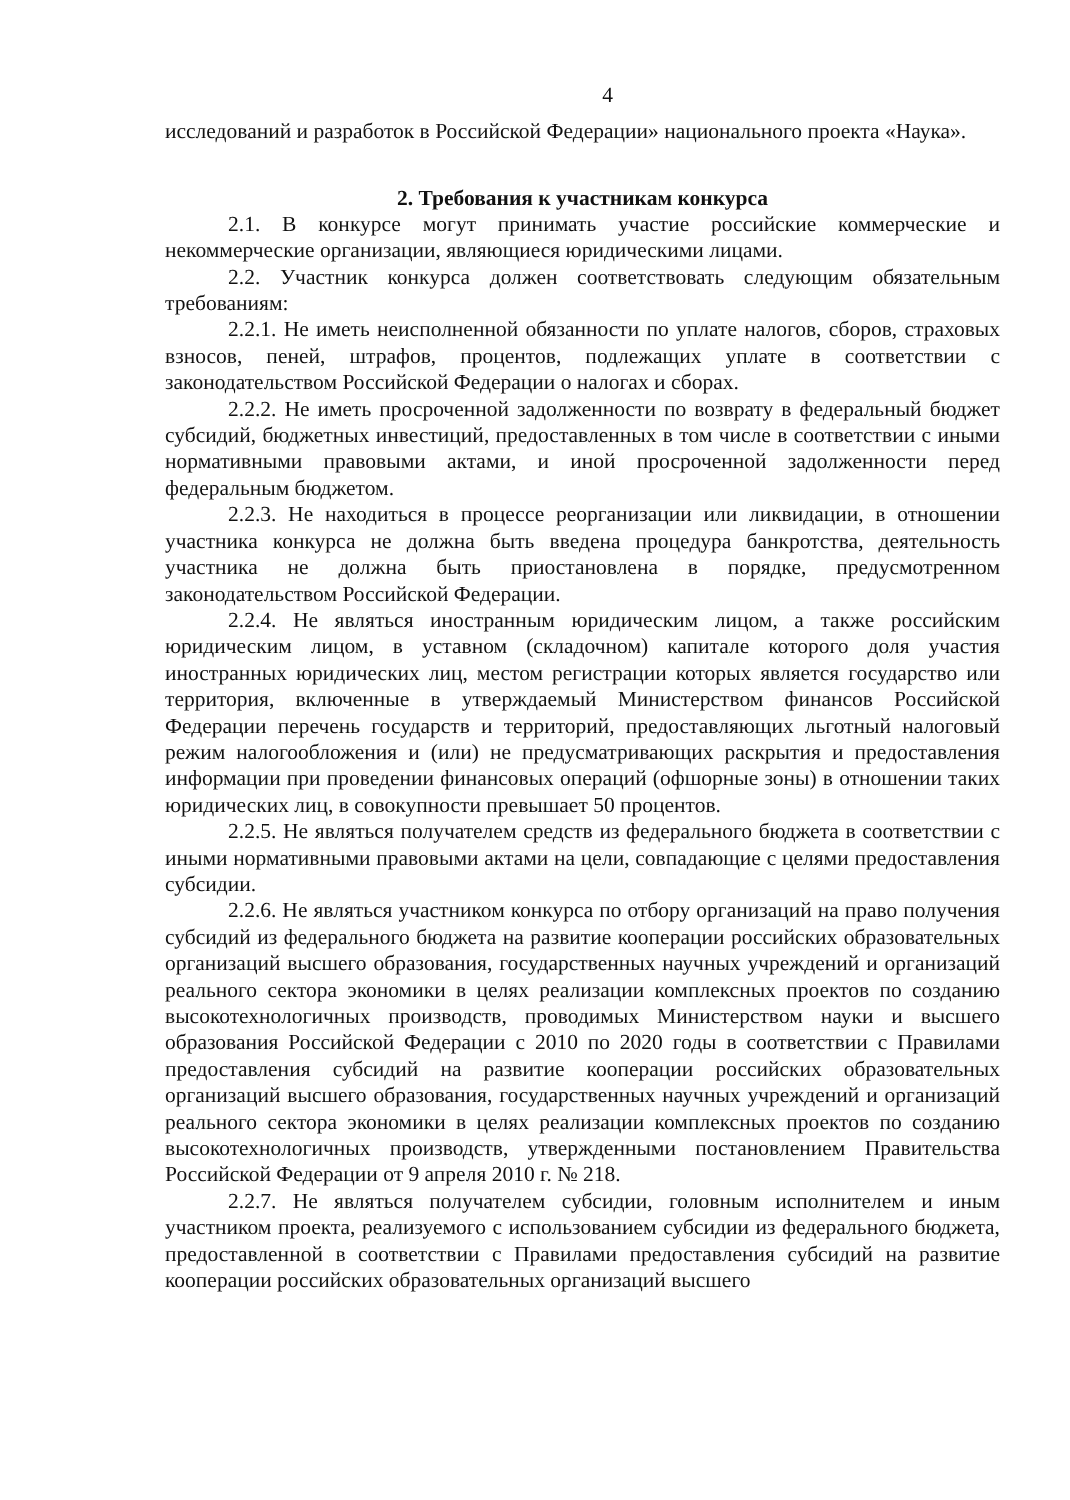4
исследований и разработок в Российской Федерации» национального проекта «Наука».
2. Требования к участникам конкурса
2.1. В конкурсе могут принимать участие российские коммерческие и некоммерческие организации, являющиеся юридическими лицами.
2.2. Участник конкурса должен соответствовать следующим обязательным требованиям:
2.2.1. Не иметь неисполненной обязанности по уплате налогов, сборов, страховых взносов, пеней, штрафов, процентов, подлежащих уплате в соответствии с законодательством Российской Федерации о налогах и сборах.
2.2.2. Не иметь просроченной задолженности по возврату в федеральный бюджет субсидий, бюджетных инвестиций, предоставленных в том числе в соответствии с иными нормативными правовыми актами, и иной просроченной задолженности перед федеральным бюджетом.
2.2.3. Не находиться в процессе реорганизации или ликвидации, в отношении участника конкурса не должна быть введена процедура банкротства, деятельность участника не должна быть приостановлена в порядке, предусмотренном законодательством Российской Федерации.
2.2.4. Не являться иностранным юридическим лицом, а также российским юридическим лицом, в уставном (складочном) капитале которого доля участия иностранных юридических лиц, местом регистрации которых является государство или территория, включенные в утверждаемый Министерством финансов Российской Федерации перечень государств и территорий, предоставляющих льготный налоговый режим налогообложения и (или) не предусматривающих раскрытия и предоставления информации при проведении финансовых операций (офшорные зоны) в отношении таких юридических лиц, в совокупности превышает 50 процентов.
2.2.5. Не являться получателем средств из федерального бюджета в соответствии с иными нормативными правовыми актами на цели, совпадающие с целями предоставления субсидии.
2.2.6. Не являться участником конкурса по отбору организаций на право получения субсидий из федерального бюджета на развитие кооперации российских образовательных организаций высшего образования, государственных научных учреждений и организаций реального сектора экономики в целях реализации комплексных проектов по созданию высокотехнологичных производств, проводимых Министерством науки и высшего образования Российской Федерации с 2010 по 2020 годы в соответствии с Правилами предоставления субсидий на развитие кооперации российских образовательных организаций высшего образования, государственных научных учреждений и организаций реального сектора экономики в целях реализации комплексных проектов по созданию высокотехнологичных производств, утвержденными постановлением Правительства Российской Федерации от 9 апреля 2010 г. № 218.
2.2.7. Не являться получателем субсидии, головным исполнителем и иным участником проекта, реализуемого с использованием субсидии из федерального бюджета, предоставленной в соответствии с Правилами предоставления субсидий на развитие кооперации российских образовательных организаций высшего